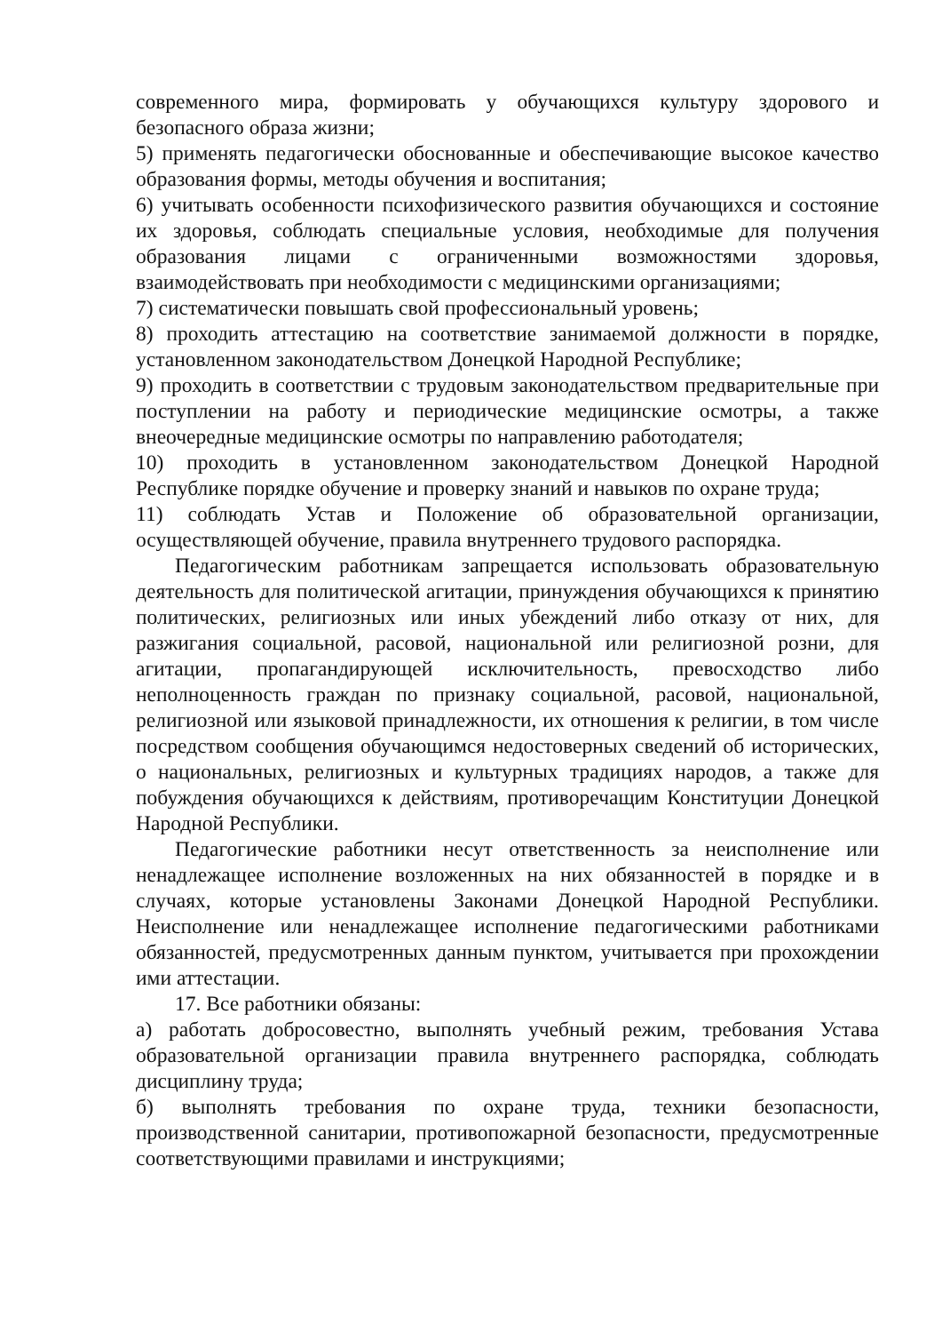современного мира, формировать у обучающихся культуру здорового и безопасного образа жизни;
5) применять педагогически обоснованные и обеспечивающие высокое качество образования формы, методы обучения и воспитания;
6) учитывать особенности психофизического развития обучающихся и состояние их здоровья, соблюдать специальные условия, необходимые для получения образования лицами с ограниченными возможностями здоровья, взаимодействовать при необходимости с медицинскими организациями;
7) систематически повышать свой профессиональный уровень;
8) проходить аттестацию на соответствие занимаемой должности в порядке, установленном законодательством Донецкой Народной Республике;
9) проходить в соответствии с трудовым законодательством предварительные при поступлении на работу и периодические медицинские осмотры, а также внеочередные медицинские осмотры по направлению работодателя;
10) проходить в установленном законодательством Донецкой Народной Республике порядке обучение и проверку знаний и навыков по охране труда;
11) соблюдать Устав и Положение об образовательной организации, осуществляющей обучение, правила внутреннего трудового распорядка.
Педагогическим работникам запрещается использовать образовательную деятельность для политической агитации, принуждения обучающихся к принятию политических, религиозных или иных убеждений либо отказу от них, для разжигания социальной, расовой, национальной или религиозной розни, для агитации, пропагандирующей исключительность, превосходство либо неполноценность граждан по признаку социальной, расовой, национальной, религиозной или языковой принадлежности, их отношения к религии, в том числе посредством сообщения обучающимся недостоверных сведений об исторических, о национальных, религиозных и культурных традициях народов, а также для побуждения обучающихся к действиям, противоречащим Конституции Донецкой Народной Республики.
Педагогические работники несут ответственность за неисполнение или ненадлежащее исполнение возложенных на них обязанностей в порядке и в случаях, которые установлены Законами Донецкой Народной Республики. Неисполнение или ненадлежащее исполнение педагогическими работниками обязанностей, предусмотренных данным пунктом, учитывается при прохождении ими аттестации.
17. Все работники обязаны:
а) работать добросовестно, выполнять учебный режим, требования Устава образовательной организации правила внутреннего распорядка, соблюдать дисциплину труда;
б) выполнять требования по охране труда, техники безопасности, производственной санитарии, противопожарной безопасности, предусмотренные соответствующими правилами и инструкциями;